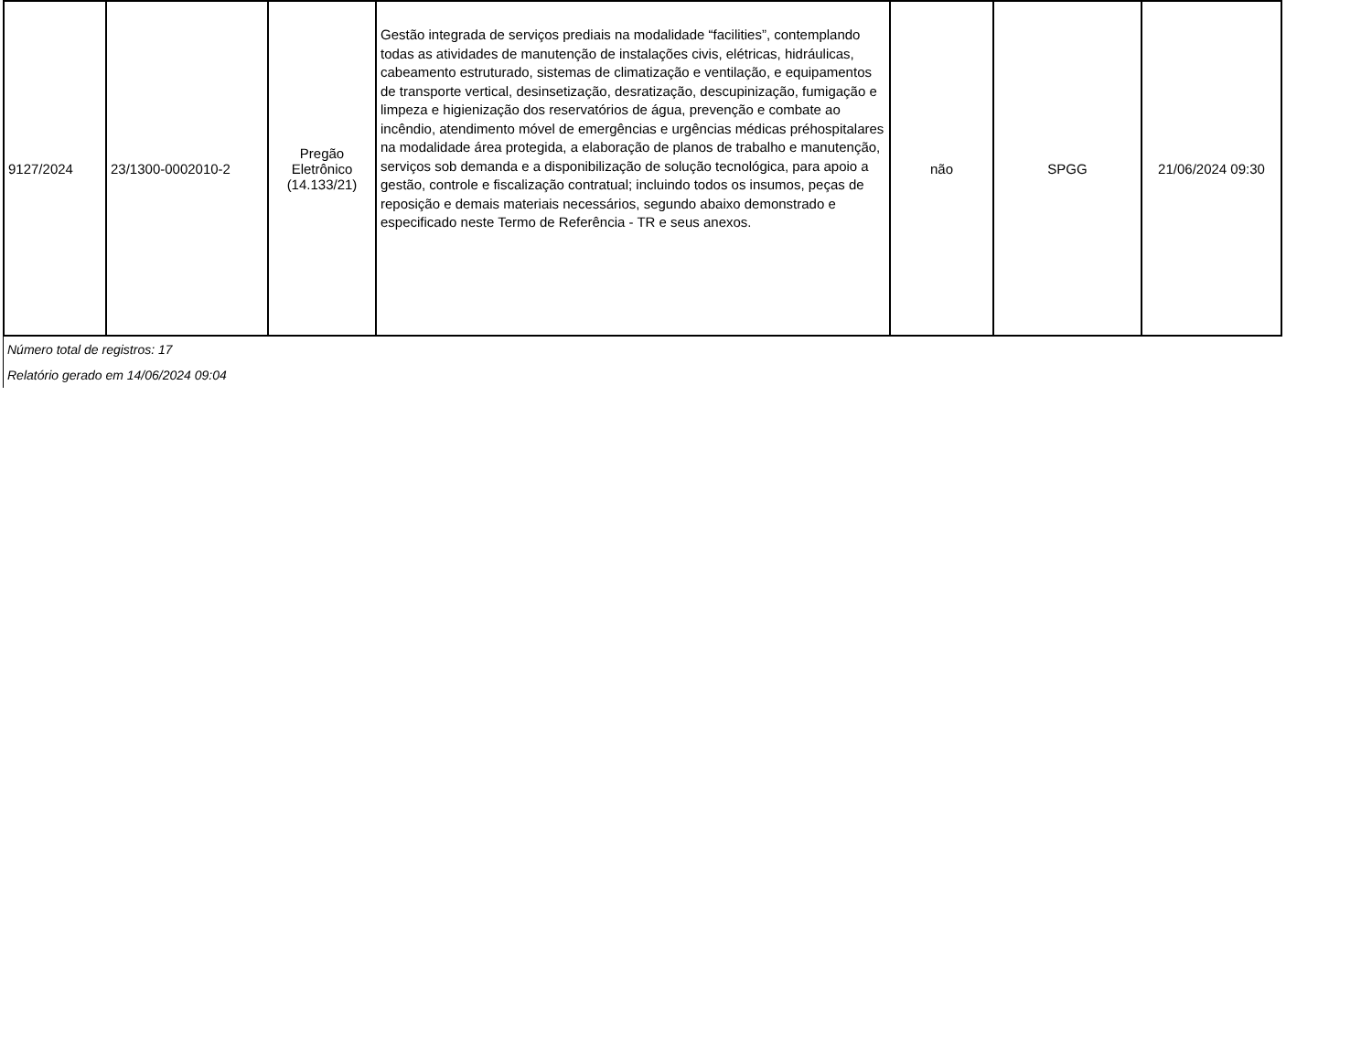| 9127/2024 | 23/1300-0002010-2 | Pregão Eletrônico (14.133/21) | Gestão integrada de serviços prediais na modalidade “facilities”, contemplando todas as atividades de manutenção de instalações civis, elétricas, hidráulicas, cabeamento estruturado, sistemas de climatização e ventilação, e equipamentos de transporte vertical, desinsetização, desratização, descupinização, fumigação e limpeza e higienização dos reservatórios de água, prevenção e combate ao incêndio, atendimento móvel de emergências e urgências médicas préhospitalares na modalidade área protegida, a elaboração de planos de trabalho e manutenção, serviços sob demanda e a disponibilização de solução tecnológica, para apoio a gestão, controle e fiscalização contratual; incluindo todos os insumos, peças de reposição e demais materiais necessários, segundo abaixo demonstrado e especificado neste Termo de Referência - TR e seus anexos. | não | SPGG | 21/06/2024 09:30 |
Número total de registros: 17
Relatório gerado em 14/06/2024 09:04